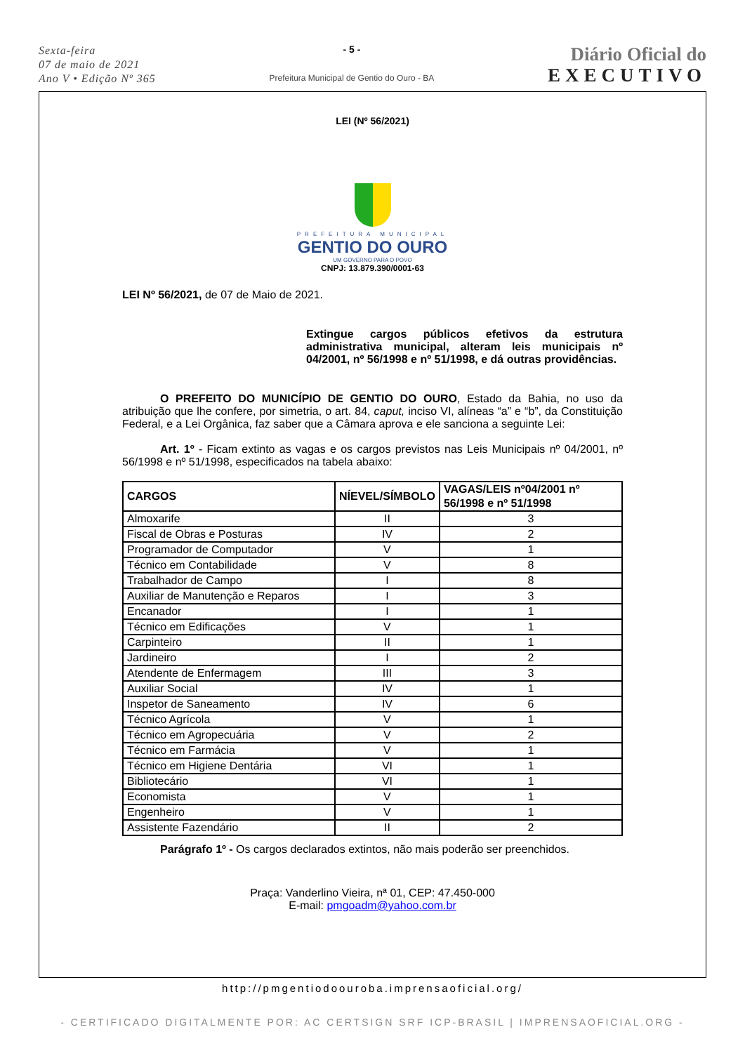Sexta-feira
07 de maio de 2021
Ano V • Edição Nº 365
- 5 -
Prefeitura Municipal de Gentio do Ouro - BA
Diário Oficial do
EXECUTIVO
LEI (Nº 56/2021)
PREFEITURA MUNICIPAL
GENTIO DO OURO
UM GOVERNO PARA O POVO
CNPJ: 13.879.390/0001-63
LEI Nº 56/2021, de 07 de Maio de 2021.
Extingue cargos públicos efetivos da estrutura administrativa municipal, alteram leis municipais nº 04/2001, nº 56/1998 e nº 51/1998, e dá outras providências.
O PREFEITO DO MUNICÍPIO DE GENTIO DO OURO, Estado da Bahia, no uso da atribuição que lhe confere, por simetria, o art. 84, caput, inciso VI, alíneas “a” e “b”, da Constituição Federal, e a Lei Orgânica, faz saber que a Câmara aprova e ele sanciona a seguinte Lei:
Art. 1º - Ficam extinto as vagas e os cargos previstos nas Leis Municipais nº 04/2001, nº 56/1998 e nº 51/1998, especificados na tabela abaixo:
| CARGOS | NÍEVEL/SÍMBOLO | VAGAS/LEIS nº04/2001 nº 56/1998 e nº 51/1998 |
| --- | --- | --- |
| Almoxarife | II | 3 |
| Fiscal de Obras e Posturas | IV | 2 |
| Programador de Computador | V | 1 |
| Técnico em Contabilidade | V | 8 |
| Trabalhador de Campo | I | 8 |
| Auxiliar de Manutenção e Reparos | I | 3 |
| Encanador | I | 1 |
| Técnico em Edificações | V | 1 |
| Carpinteiro | II | 1 |
| Jardineiro | I | 2 |
| Atendente de Enfermagem | III | 3 |
| Auxiliar Social | IV | 1 |
| Inspetor de Saneamento | IV | 6 |
| Técnico Agrícola | V | 1 |
| Técnico em Agropecuária | V | 2 |
| Técnico em Farmácia | V | 1 |
| Técnico em Higiene Dentária | VI | 1 |
| Bibliotecário | VI | 1 |
| Economista | V | 1 |
| Engenheiro | V | 1 |
| Assistente Fazendário | II | 2 |
Parágrafo 1º - Os cargos declarados extintos, não mais poderão ser preenchidos.
Praça: Vanderlino Vieira, nª 01, CEP: 47.450-000
E-mail: pmgoadm@yahoo.com.br
http://pmgentiodoouroba.imprensaoficial.org/
- CERTIFICADO DIGITALMENTE POR: AC CERTSIGN SRF ICP-BRASIL | IMPRENSAOFICIAL.ORG -